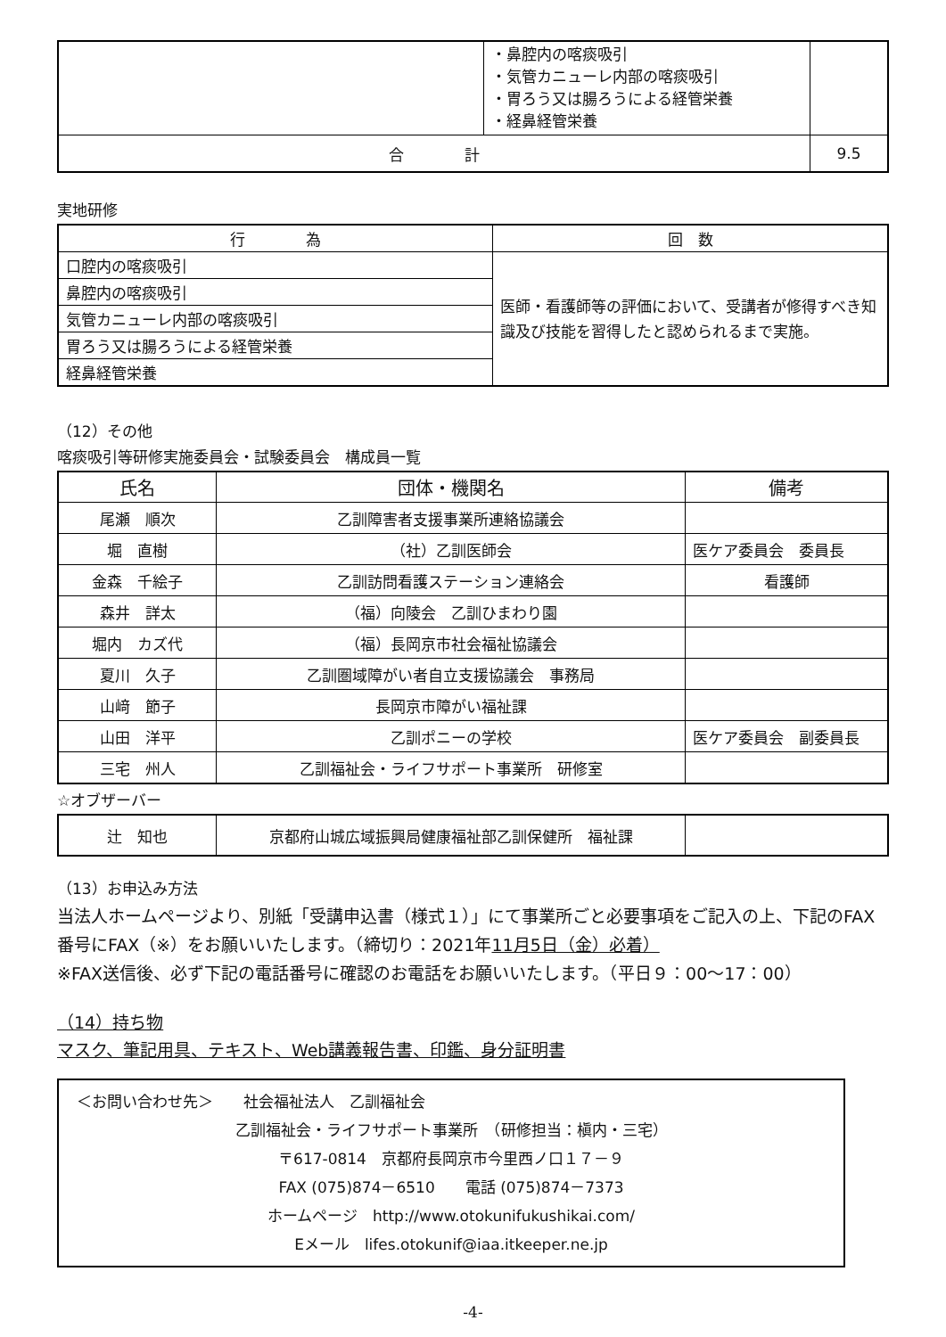| | ・鼻腔内の喀痰吸引 ・気管カニューレ内部の喀痰吸引 ・胃ろう又は腸ろうによる経管栄養 ・経鼻経管栄養 | |
| 合 計 | | 9.5 |
実地研修
| 行 為 | 回 数 |
| --- | --- |
| 口腔内の喀痰吸引 | 医師・看護師等の評価において、受講者が修得すべき知識及び技能を習得したと認められるまで実施。 |
| 鼻腔内の喀痰吸引 | |
| 気管カニューレ内部の喀痰吸引 | |
| 胃ろう又は腸ろうによる経管栄養 | |
| 経鼻経管栄養 | |
（12）その他
喀痰吸引等研修実施委員会・試験委員会　構成員一覧
| 氏名 | 団体・機関名 | 備考 |
| --- | --- | --- |
| 尾瀬 順次 | 乙訓障害者支援事業所連絡協議会 | |
| 堀 直樹 | （社）乙訓医師会 | 医ケア委員会 委員長 |
| 金森 千絵子 | 乙訓訪問看護ステーション連絡会 | 看護師 |
| 森井 詳太 | （福）向陵会 乙訓ひまわり園 | |
| 堀内 カズ代 | （福）長岡京市社会福祉協議会 | |
| 夏川 久子 | 乙訓圏域障がい者自立支援協議会 事務局 | |
| 山﨑 節子 | 長岡京市障がい福祉課 | |
| 山田 洋平 | 乙訓ポニーの学校 | 医ケア委員会 副委員長 |
| 三宅 州人 | 乙訓福祉会・ライフサポート事業所 研修室 | |
☆オブザーバー
| 辻 知也 | 京都府山城広域振興局健康福祉部乙訓保健所 福祉課 | |
（13）お申込み方法
当法人ホームページより、別紙「受講申込書（様式１）」にて事業所ごと必要事項をご記入の上、下記のFAX番号にFAX（※）をお願いいたします。（締切り：2021年11月5日（金）必着）
※FAX送信後、必ず下記の電話番号に確認のお電話をお願いいたします。（平日９：00～17：00）
（14）持ち物
マスク、筆記用具、テキスト、Web講義報告書、印鑑、身分証明書
＜お問い合わせ先＞　　社会福祉法人　乙訓福祉会
乙訓福祉会・ライフサポート事業所　（研修担当：槇内・三宅）
〒617-0814　京都府長岡京市今里西ノ口１７－９
FAX (075)874－6510　　電話 (075)874－7373
ホームページ　http://www.otokunifukushikai.com/
Eメール　lifes.otokunif@iaa.itkeeper.ne.jp
-4-